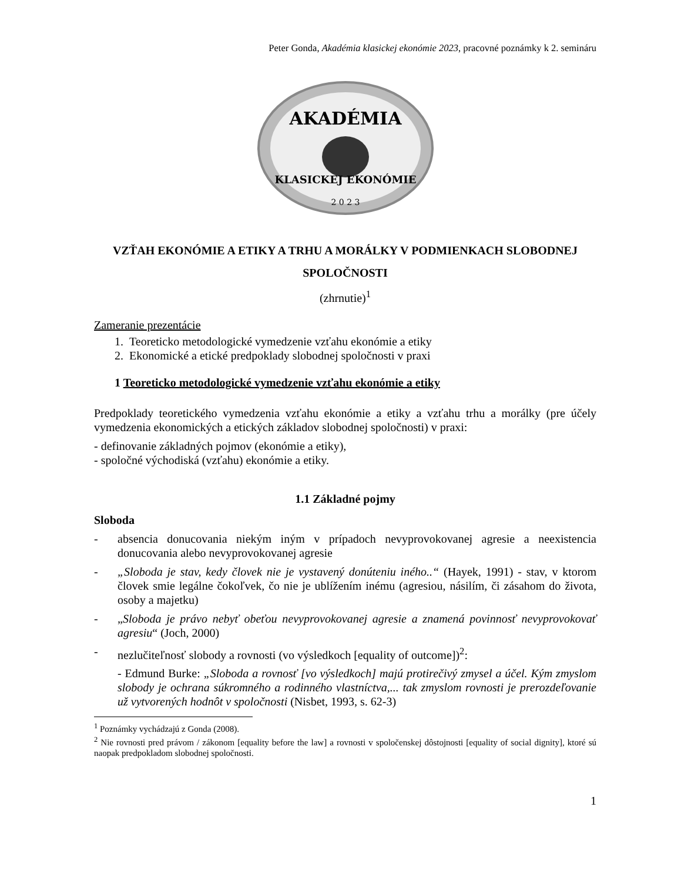Peter Gonda, Akadémia klasickej ekonómie 2023, pracovné poznámky k 2. semináru
AKADÉMIA
KLASICKEJ EKONÓMIE
2 0 2 3
VZŤAH EKONÓMIE A ETIKY A TRHU A MORÁLKY V PODMIENKACH SLOBODNEJ SPOLOČNOSTI
(zhrnutie)<sup>1</sup>
Zameranie prezentácie
1. Teoreticko metodologické vymedzenie vzťahu ekonómie a etiky
2. Ekonomické a etické predpoklady slobodnej spoločnosti v praxi
1 Teoreticko metodologické vymedzenie vzťahu ekonómie a etiky
Predpoklady teoretického vymedzenia vzťahu ekonómie a etiky a vzťahu trhu a morálky (pre účely vymedzenia ekonomických a etických základov slobodnej spoločnosti) v praxi:
- definovanie základných pojmov (ekonómie a etiky),
- spoločné východiská (vzťahu) ekonómie a etiky.
1.1 Základné pojmy
Sloboda
- absencia donucovania niekým iným v prípadoch nevyprovokovanej agresie a neexistencia donucovania alebo nevyprovokovanej agresie
- „Sloboda je stav, kedy človek nie je vystavený donúteniu iného..“ (Hayek, 1991) - stav, v ktorom človek smie legálne čokoľvek, čo nie je ublížením inému (agresiou, násilím, či zásahom do života, osoby a majetku)
- „Sloboda je právo nebyť obeťou nevyprovokovanej agresie a znamená povinnosť nevyprovokovať agresiu“ (Joch, 2000)
- nezlučiteľnosť slobody a rovnosti (vo výsledkoch [equality of outcome])<sup>2</sup>:
- Edmund Burke: „Sloboda a rovnosť [vo výsledkoch] majú protirečivý zmysel a účel. Kým zmyslom slobody je ochrana súkromného a rodinného vlastníctva,... tak zmyslom rovnosti je prerozdeľovanie už vytvorených hodnôt v spoločnosti (Nisbet, 1993, s. 62-3)
<sup>1</sup> Poznámky vychádzajú z Gonda (2008).
<sup>2</sup> Nie rovnosti pred právom / zákonom [equality before the law] a rovnosti v spoločenskej dôstojnosti [equality of social dignity], ktoré sú naopak predpokladom slobodnej spoločnosti.
1